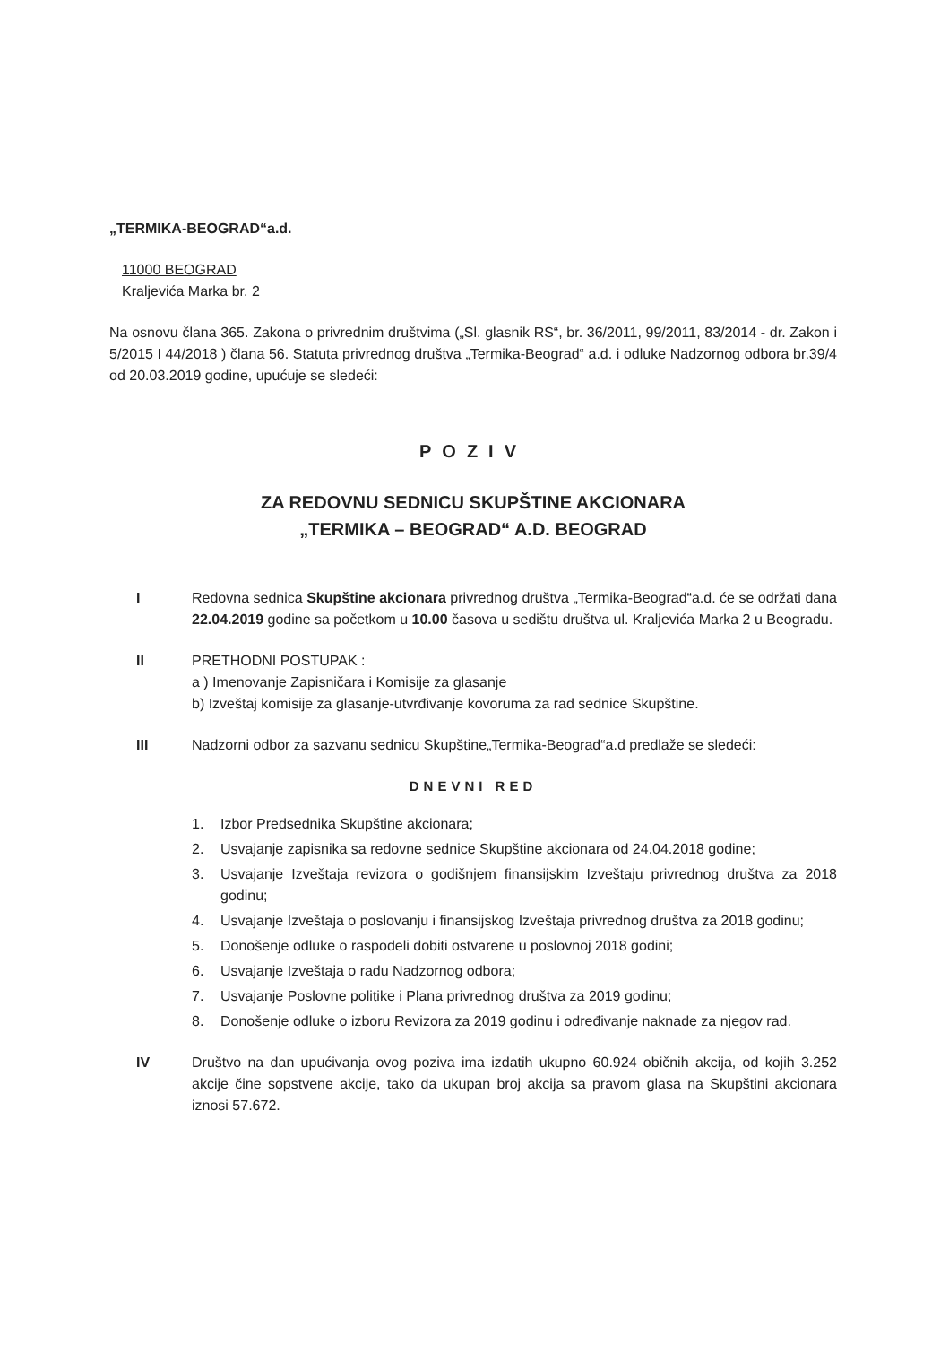„TERMIKA-BEOGRAD“a.d.
11000 BEOGRAD
Kraljevića Marka br. 2
Na osnovu člana 365. Zakona o privrednim društvima („Sl. glasnik RS“, br. 36/2011, 99/2011, 83/2014 - dr. Zakon i 5/2015 I 44/2018 ) člana 56. Statuta privrednog društva „Termika-Beograd“ a.d. i odluke Nadzornog odbora br.39/4 od 20.03.2019 godine, upućuje se sledeći:
POZIV
ZA REDOVNU SEDNICU SKUPŠTINE AKCIONARA
„TERMIKA – BEOGRAD“ A.D. BEOGRAD
I Redovna sednica Skupštine akcionara privrednog društva „Termika-Beograd“a.d. će se održati dana 22.04.2019 godine sa početkom u 10.00 časova u sedištu društva ul. Kraljevića Marka 2 u Beogradu.
II PRETHODNI POSTUPAK :
a ) Imenovanje Zapisničara i Komisije za glasanje
b) Izveštaj komisije za glasanje-utvrđivanje kovoruma za rad sednice Skupštine.
III Nadzorni odbor za sazvanu sednicu Skupštine„Termika-Beograd“a.d predlaže se sledeći:
DNEVNI RED
1. Izbor Predsednika Skupštine akcionara;
2. Usvajanje zapisnika sa redovne sednice Skupštine akcionara od 24.04.2018 godine;
3. Usvajanje Izveštaja revizora o godišnjem finansijskim Izveštaju privrednog društva za 2018 godinu;
4. Usvajanje Izveštaja o poslovanju i finansijskog Izveštaja privrednog društva za 2018 godinu;
5. Donošenje odluke o raspodeli dobiti ostvarene u poslovnoj 2018 godini;
6. Usvajanje Izveštaja o radu Nadzornog odbora;
7. Usvajanje Poslovne politike i Plana privrednog društva za 2019 godinu;
8. Donošenje odluke o izboru Revizora za 2019 godinu i određivanje naknade za njegov rad.
IV Društvo na dan upućivanja ovog poziva ima izdatih ukupno 60.924 običnih akcija, od kojih 3.252 akcije čine sopstvene akcije, tako da ukupan broj akcija sa pravom glasa na Skupštini akcionara iznosi 57.672.